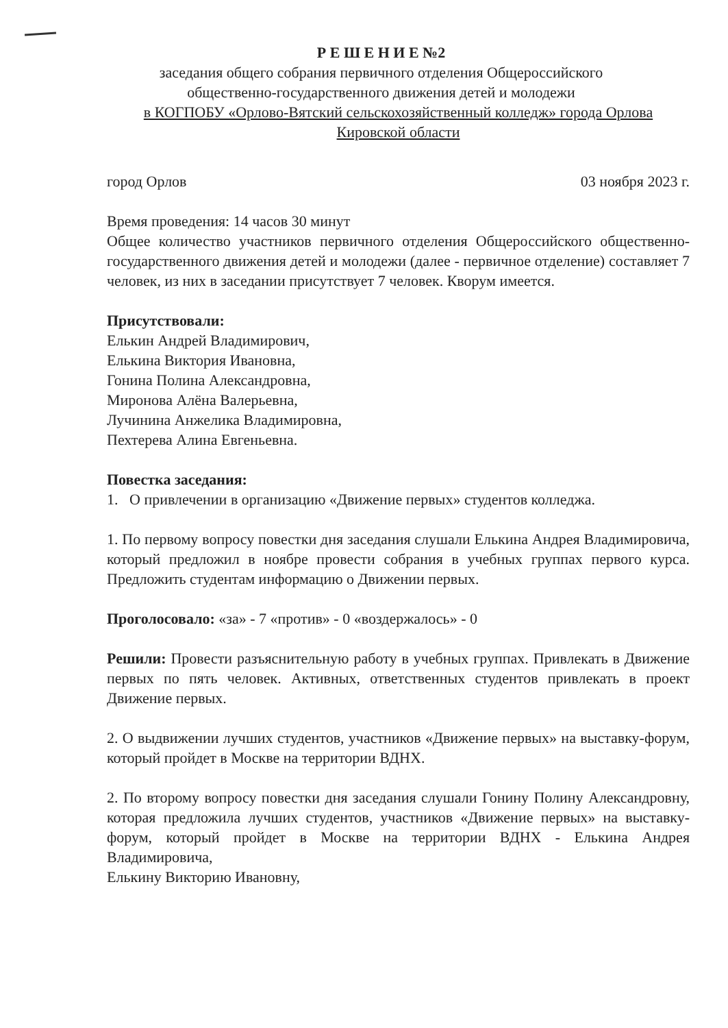Р Е Ш Е Н И Е №2
заседания общего собрания первичного отделения Общероссийского
общественно-государственного движения детей и молодежи
в КОГПОБУ «Орлово-Вятский сельскохозяйственный колледж» города Орлова
Кировской области
город Орлов 03 ноября 2023 г.
Время проведения: 14 часов 30 минут
Общее количество участников первичного отделения Общероссийского общественно-государственного движения детей и молодежи (далее - первичное отделение) составляет 7 человек, из них в заседании присутствует 7 человек. Кворум имеется.
Присутствовали:
Елькин Андрей Владимирович,
Елькина Виктория Ивановна,
Гонина Полина Александровна,
Миронова Алёна Валерьевна,
Лучинина Анжелика Владимировна,
Пехтерева Алина Евгеньевна.
Повестка заседания:
1. О привлечении в организацию «Движение первых» студентов колледжа.
1. По первому вопросу повестки дня заседания слушали Елькина Андрея Владимировича, который предложил в ноябре провести собрания в учебных группах первого курса. Предложить студентам информацию о Движении первых.
Проголосовало: «за» - 7 «против» - 0 «воздержалось» - 0
Решили: Провести разъяснительную работу в учебных группах. Привлекать в Движение первых по пять человек. Активных, ответственных студентов привлекать в проект Движение первых.
2. О выдвижении лучших студентов, участников «Движение первых» на выставку-форум, который пройдет в Москве на территории ВДНХ.
2. По второму вопросу повестки дня заседания слушали Гонину Полину Александровну, которая предложила лучших студентов, участников «Движение первых» на выставку-форум, который пройдет в Москве на территории ВДНХ - Елькина Андрея Владимировича,
Елькину Викторию Ивановну,